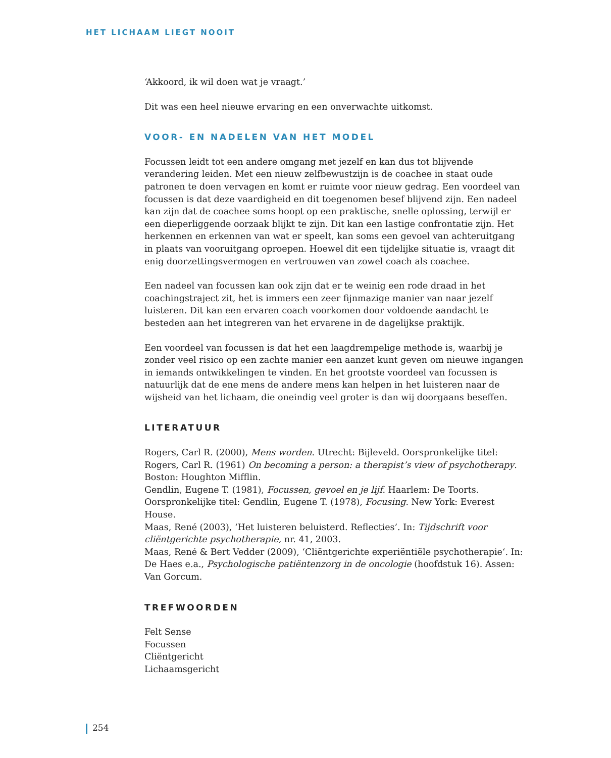HET LICHAAM LIEGT NOOIT
‘Akkoord, ik wil doen wat je vraagt.’
Dit was een heel nieuwe ervaring en een onverwachte uitkomst.
VOOR- EN NADELEN VAN HET MODEL
Focussen leidt tot een andere omgang met jezelf en kan dus tot blijvende verandering leiden. Met een nieuw zelfbewustzijn is de coachee in staat oude patronen te doen vervagen en komt er ruimte voor nieuw gedrag. Een voordeel van focussen is dat deze vaardigheid en dit toegenomen besef blijvend zijn. Een nadeel kan zijn dat de coachee soms hoopt op een praktische, snelle oplossing, terwijl er een dieperliggende oorzaak blijkt te zijn. Dit kan een lastige confrontatie zijn. Het herkennen en erkennen van wat er speelt, kan soms een gevoel van achteruitgang in plaats van vooruitgang oproepen. Hoewel dit een tijdelijke situatie is, vraagt dit enig doorzettingsvermogen en vertrouwen van zowel coach als coachee.
Een nadeel van focussen kan ook zijn dat er te weinig een rode draad in het coachingstraject zit, het is immers een zeer fijnmazige manier van naar jezelf luisteren. Dit kan een ervaren coach voorkomen door voldoende aandacht te besteden aan het integreren van het ervarene in de dagelijkse praktijk.
Een voordeel van focussen is dat het een laagdrempelige methode is, waarbij je zonder veel risico op een zachte manier een aanzet kunt geven om nieuwe ingangen in iemands ontwikkelingen te vinden. En het grootste voordeel van focussen is natuurlijk dat de ene mens de andere mens kan helpen in het luisteren naar de wijsheid van het lichaam, die oneindig veel groter is dan wij doorgaans beseffen.
LITERATUUR
Rogers, Carl R. (2000), Mens worden. Utrecht: Bijleveld. Oorspronkelijke titel: Rogers, Carl R. (1961) On becoming a person: a therapist’s view of psychotherapy. Boston: Houghton Mifflin.
Gendlin, Eugene T. (1981), Focussen, gevoel en je lijf. Haarlem: De Toorts. Oorspronkelijke titel: Gendlin, Eugene T. (1978), Focusing. New York: Everest House.
Maas, René (2003), ‘Het luisteren beluisterd. Reflecties’. In: Tijdschrift voor cliëntgerichte psychotherapie, nr. 41, 2003.
Maas, René & Bert Vedder (2009), ‘Cliëntgerichte experiëntiële psychotherapie‘. In: De Haes e.a., Psychologische patiëntenzorg in de oncologie (hoofdstuk 16). Assen: Van Gorcum.
TREFWOORDEN
Felt Sense
Focussen
Cliëntgericht
Lichaamsgericht
254